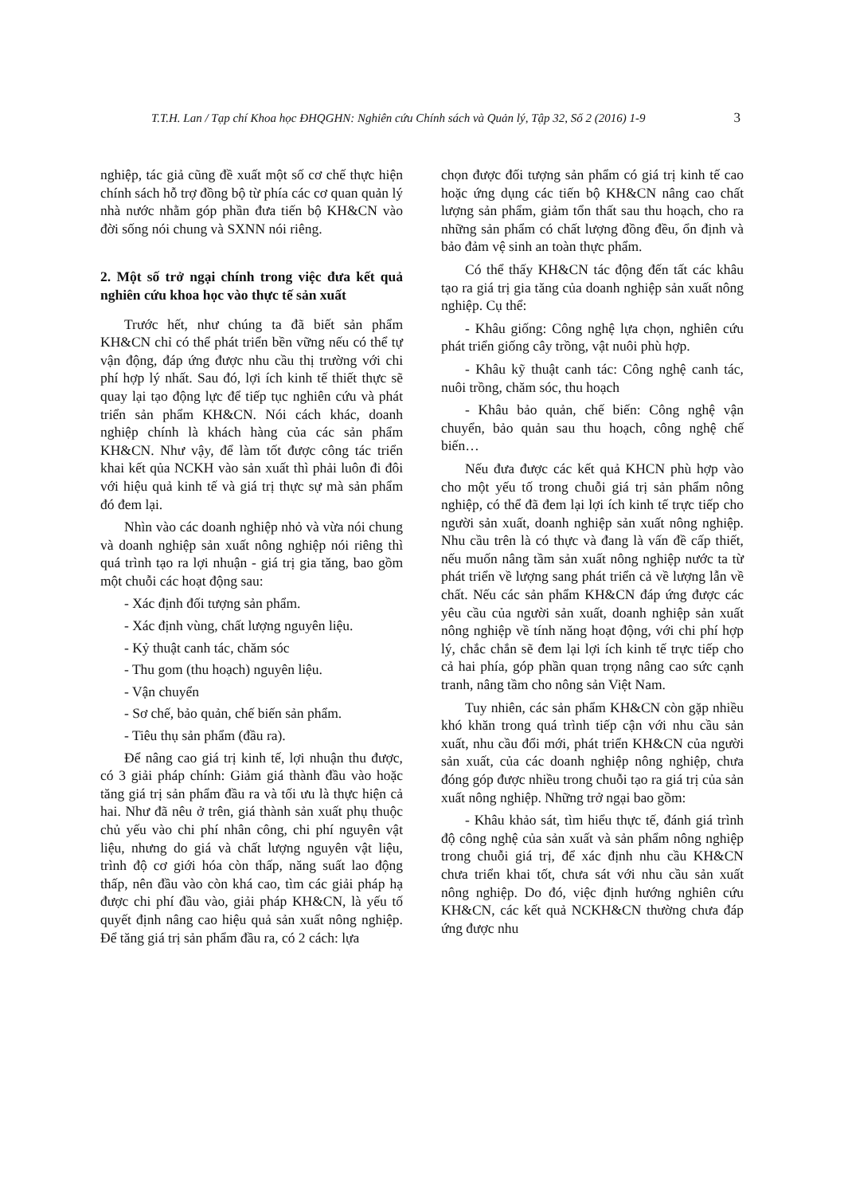T.T.H. Lan / Tạp chí Khoa học ĐHQGHN: Nghiên cứu Chính sách và Quản lý, Tập 32, Số 2 (2016) 1-9 3
nghiệp, tác giả cũng đề xuất một số cơ chế thực hiện chính sách hỗ trợ đồng bộ từ phía các cơ quan quản lý nhà nước nhằm góp phần đưa tiến bộ KH&CN vào đời sống nói chung và SXNN nói riêng.
2. Một số trở ngại chính trong việc đưa kết quả nghiên cứu khoa học vào thực tế sản xuất
Trước hết, như chúng ta đã biết sản phẩm KH&CN chỉ có thể phát triển bền vững nếu có thể tự vận động, đáp ứng được nhu cầu thị trường với chi phí hợp lý nhất. Sau đó, lợi ích kinh tế thiết thực sẽ quay lại tạo động lực để tiếp tục nghiên cứu và phát triển sản phẩm KH&CN. Nói cách khác, doanh nghiệp chính là khách hàng của các sản phẩm KH&CN. Như vậy, để làm tốt được công tác triển khai kết qủa NCKH vào sản xuất thì phải luôn đi đôi với hiệu quả kinh tế và giá trị thực sự mà sản phẩm đó đem lại.
Nhìn vào các doanh nghiệp nhỏ và vừa nói chung và doanh nghiệp sản xuất nông nghiệp nói riêng thì quá trình tạo ra lợi nhuận - giá trị gia tăng, bao gồm một chuỗi các hoạt động sau:
- Xác định đối tượng sản phẩm.
- Xác định vùng, chất lượng nguyên liệu.
- Kỷ thuật canh tác, chăm sóc
- Thu gom (thu hoạch) nguyên liệu.
- Vận chuyển
- Sơ chế, bảo quản, chế biến sản phẩm.
- Tiêu thụ sản phẩm (đầu ra).
Để nâng cao giá trị kinh tế, lợi nhuận thu được, có 3 giải pháp chính: Giảm giá thành đầu vào hoặc tăng giá trị sản phẩm đầu ra và tối ưu là thực hiện cả hai. Như đã nêu ở trên, giá thành sản xuất phụ thuộc chủ yếu vào chi phí nhân công, chi phí nguyên vật liệu, nhưng do giá và chất lượng nguyên vật liệu, trình độ cơ giới hóa còn thấp, năng suất lao động thấp, nên đầu vào còn khá cao, tìm các giải pháp hạ được chi phí đầu vào, giải pháp KH&CN, là yếu tố quyết định nâng cao hiệu quả sản xuất nông nghiệp. Để tăng giá trị sản phẩm đầu ra, có 2 cách: lựa
chọn được đối tượng sản phẩm có giá trị kinh tế cao hoặc ứng dụng các tiến bộ KH&CN nâng cao chất lượng sản phẩm, giảm tổn thất sau thu hoạch, cho ra những sản phẩm có chất lượng đồng đều, ổn định và bảo đảm vệ sinh an toàn thực phẩm.
Có thể thấy KH&CN tác động đến tất các khâu tạo ra giá trị gia tăng của doanh nghiệp sản xuất nông nghiệp. Cụ thể:
- Khâu giống: Công nghệ lựa chọn, nghiên cứu phát triển giống cây trồng, vật nuôi phù hợp.
- Khâu kỹ thuật canh tác: Công nghệ canh tác, nuôi trồng, chăm sóc, thu hoạch
- Khâu bảo quản, chế biến: Công nghệ vận chuyển, bảo quản sau thu hoạch, công nghệ chế biến…
Nếu đưa được các kết quả KHCN phù hợp vào cho một yếu tố trong chuỗi giá trị sản phẩm nông nghiệp, có thể đã đem lại lợi ích kinh tế trực tiếp cho người sản xuất, doanh nghiệp sản xuất nông nghiệp. Nhu cầu trên là có thực và đang là vấn đề cấp thiết, nếu muốn nâng tầm sản xuất nông nghiệp nước ta từ phát triển về lượng sang phát triển cả về lượng lẫn về chất. Nếu các sản phẩm KH&CN đáp ứng được các yêu cầu của người sản xuất, doanh nghiệp sản xuất nông nghiệp về tính năng hoạt động, với chi phí hợp lý, chắc chắn sẽ đem lại lợi ích kinh tế trực tiếp cho cả hai phía, góp phần quan trọng nâng cao sức cạnh tranh, nâng tầm cho nông sản Việt Nam.
Tuy nhiên, các sản phẩm KH&CN còn gặp nhiều khó khăn trong quá trình tiếp cận với nhu cầu sản xuất, nhu cầu đổi mới, phát triển KH&CN của người sản xuất, của các doanh nghiệp nông nghiệp, chưa đóng góp được nhiều trong chuỗi tạo ra giá trị của sản xuất nông nghiệp. Những trở ngại bao gồm:
- Khâu khảo sát, tìm hiểu thực tế, đánh giá trình độ công nghệ của sản xuất và sản phẩm nông nghiệp trong chuỗi giá trị, để xác định nhu cầu KH&CN chưa triển khai tốt, chưa sát với nhu cầu sản xuất nông nghiệp. Do đó, việc định hướng nghiên cứu KH&CN, các kết quả NCKH&CN thường chưa đáp ứng được nhu